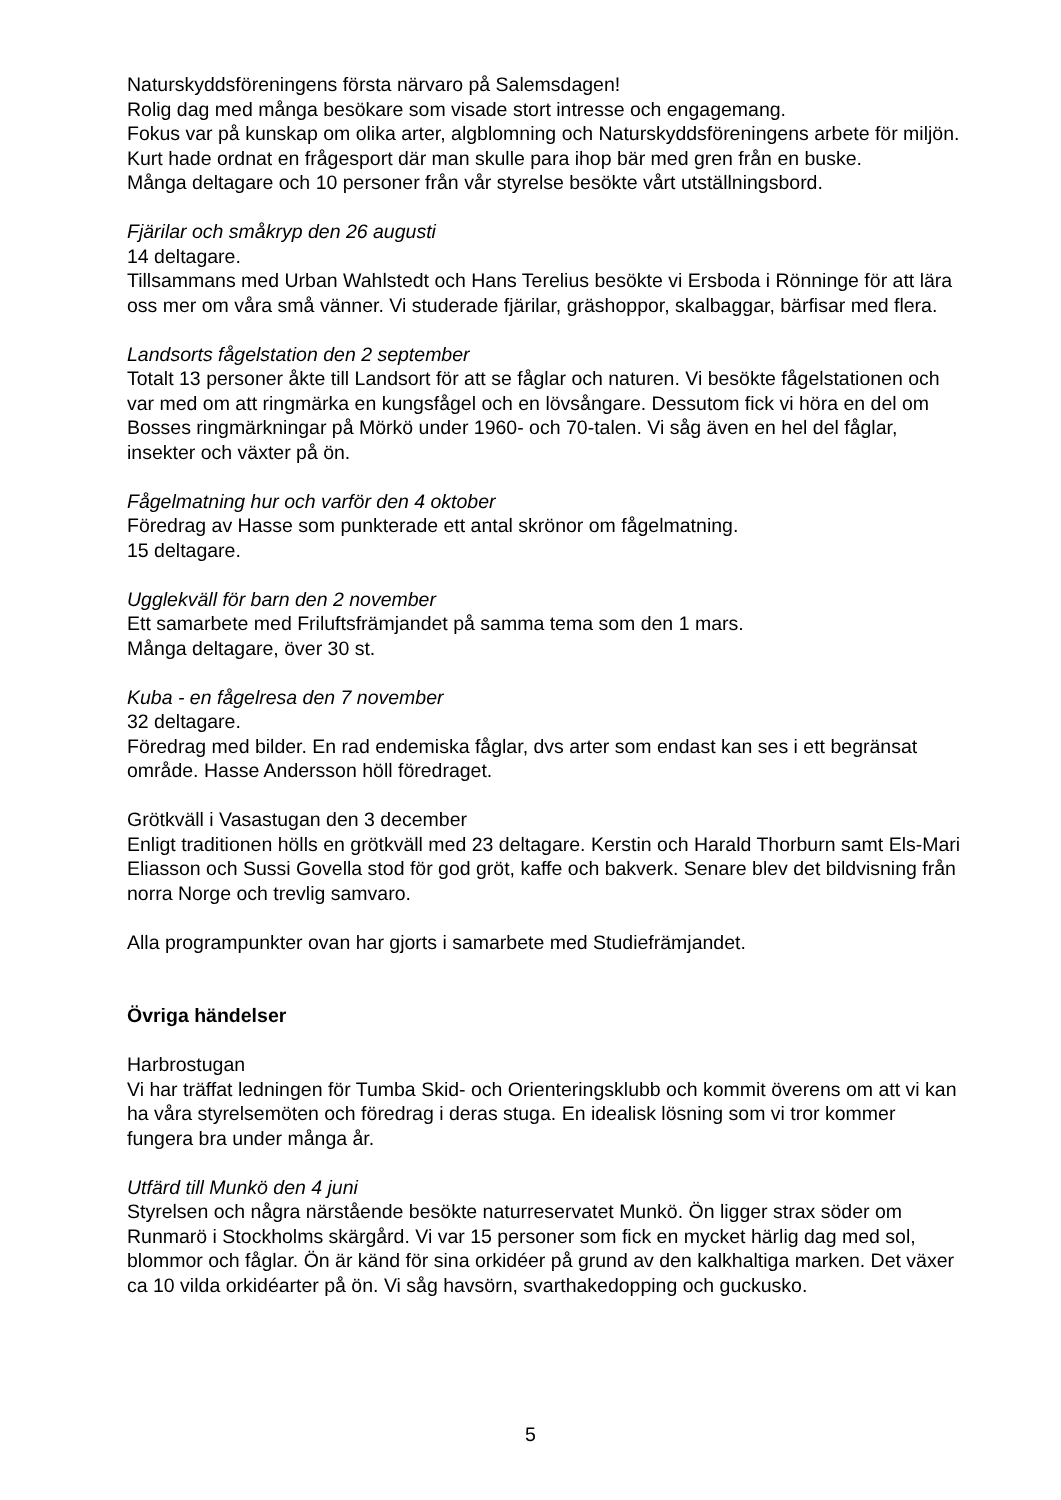Naturskyddsföreningens första närvaro på Salemsdagen!
Rolig dag med många besökare som visade stort intresse och engagemang.
Fokus var på kunskap om olika arter, algblomning och Naturskyddsföreningens arbete för miljön. Kurt hade ordnat en frågesport där man skulle para ihop bär med gren från en buske.
Många deltagare och 10 personer från vår styrelse besökte vårt utställningsbord.
Fjärilar och småkryp den 26 augusti
14 deltagare.
Tillsammans med Urban Wahlstedt och Hans Terelius besökte vi Ersboda i Rönninge för att lära oss mer om våra små vänner. Vi studerade fjärilar, gräshoppor, skalbaggar, bärfisar med flera.
Landsorts fågelstation den 2 september
Totalt 13 personer åkte till Landsort för att se fåglar och naturen. Vi besökte fågelstationen och var med om att ringmärka en kungsfågel och en lövsångare. Dessutom fick vi höra en del om Bosses ringmärkningar på Mörkö under 1960- och 70-talen. Vi såg även en hel del fåglar, insekter och växter på ön.
Fågelmatning hur och varför den 4 oktober
Föredrag av Hasse som punkterade ett antal skrönor om fågelmatning.
15 deltagare.
Ugglekväll för barn den 2 november
Ett samarbete med Friluftsfrämjandet på samma tema som den 1 mars.
Många deltagare, över 30 st.
Kuba - en fågelresa den 7 november
32 deltagare.
Föredrag med bilder. En rad endemiska fåglar, dvs arter som endast kan ses i ett begränsat område. Hasse Andersson höll föredraget.
Grötkväll i Vasastugan den 3 december
Enligt traditionen hölls en grötkväll med 23 deltagare. Kerstin och Harald Thorburn samt Els-Mari Eliasson och Sussi Govella stod för god gröt, kaffe och bakverk. Senare blev det bildvisning från norra Norge och trevlig samvaro.
Alla programpunkter ovan har gjorts i samarbete med Studiefrämjandet.
Övriga händelser
Harbrostugan
Vi har träffat ledningen för Tumba Skid- och Orienteringsklubb och kommit överens om att vi kan ha våra styrelsemöten och föredrag i deras stuga. En idealisk lösning som vi tror kommer fungera bra under många år.
Utfärd till Munkö den 4 juni
Styrelsen och några närstående besökte naturreservatet Munkö. Ön ligger strax söder om Runmarö i Stockholms skärgård. Vi var 15 personer som fick en mycket härlig dag med sol, blommor och fåglar. Ön är känd för sina orkidéer på grund av den kalkhaltiga marken. Det växer ca 10 vilda orkidéarter på ön. Vi såg havsörn, svarthakedopping och guckusko.
5